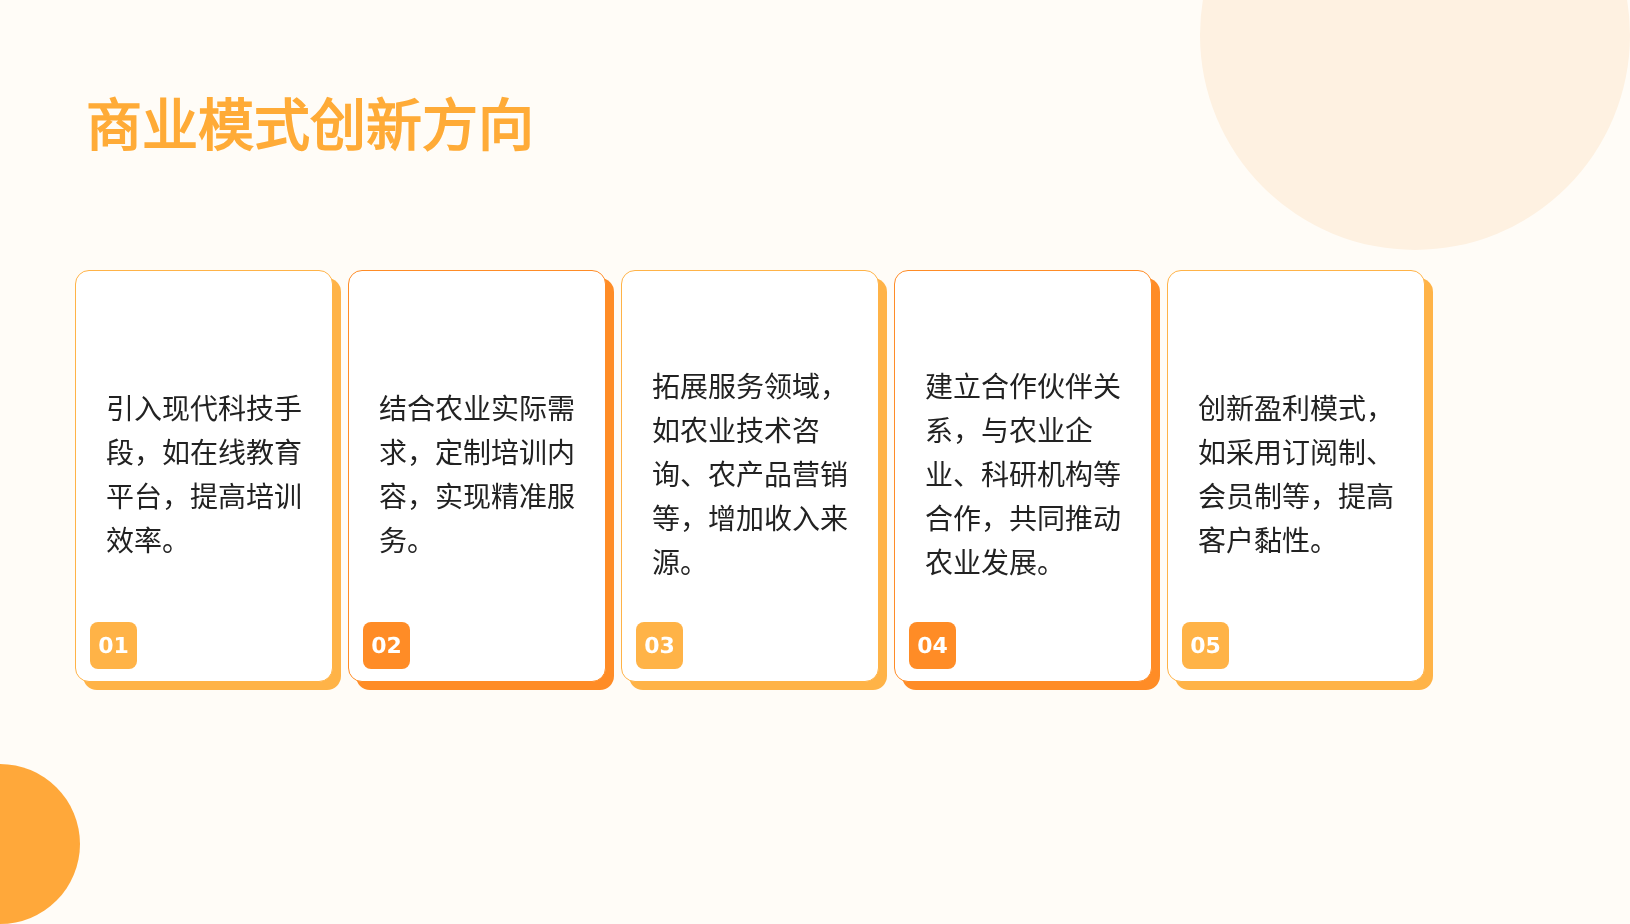商业模式创新方向
引入现代科技手段，如在线教育平台，提高培训效率。
01
结合农业实际需求，定制培训内容，实现精准服务。
02
拓展服务领域，如农业技术咨询、农产品营销等，增加收入来源。
03
建立合作伙伴关系，与农业企业、科研机构等合作，共同推动农业发展。
04
创新盈利模式，如采用订阅制、会员制等，提高客户黏性。
05